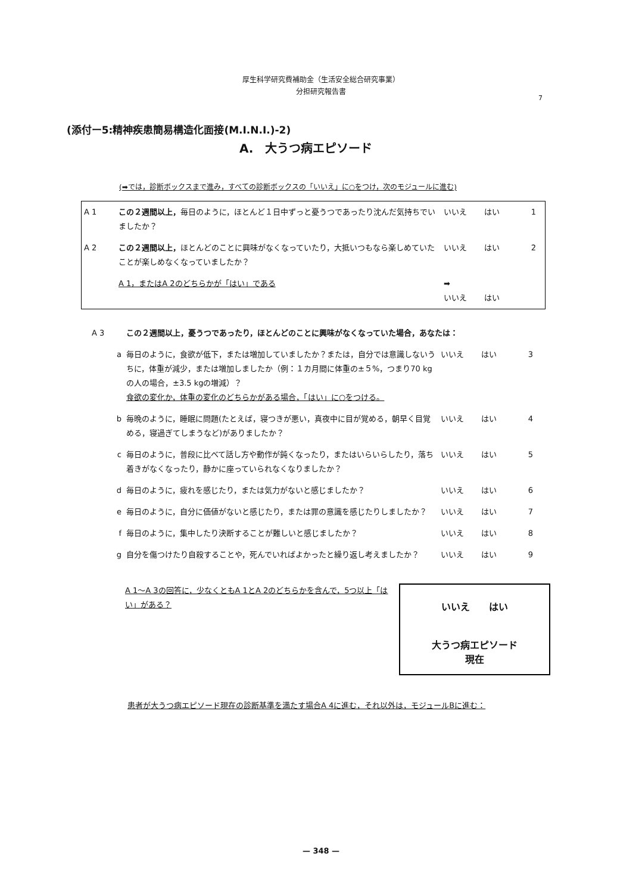厚生科学研究費補助金（生活安全総合研究事業）
分担研究報告書
7
(添付ー5:精神疾患簡易構造化面接(M.I.N.I.)-2)
A.　大うつ病エピソード
(➡では，診断ボックスまで進み，すべての診断ボックスの「いいえ」に○をつけ，次のモジュールに進む)
| A 1 | この２週間以上， 毎日のように，ほとんど１日中ずっと憂うつであったり沈んだ気持ちでいましたか？ | いいえ | はい | 1 |
| A 2 | この２週間以上， ほとんどのことに興味がなくなっていたり，大抵いつもなら楽しめていたことが楽しめなくなっていましたか？ | いいえ | はい | 2 |
| | A 1，またはA 2のどちらかが「はい」である | ➡ いいえ | はい | |
| A 3 | この２週間以上，憂うつであったり，ほとんどのことに興味がなくなっていた場合，あなたは： | | | |
| a | 毎日のように，食欲が低下，または増加していましたか？または，自分では意識しないうちに，体重が減少，または増加しましたか（例：１カ月間に体重の±５%，つまり70 kgの人の場合，±3.5 kgの増減）？ 食欲の変化か，体重の変化のどちらかがある場合，「はい」に○をつける。 | いいえ | はい | 3 |
| b | 毎晩のように，睡眠に問題(たとえば，寝つきが悪い，真夜中に目が覚める，朝早く目覚める，寝過ぎてしまうなど)がありましたか？ | いいえ | はい | 4 |
| c | 毎日のように，普段に比べて話し方や動作が鈍くなったり，またはいらいらしたり，落ち着きがなくなったり，静かに座っていられなくなりましたか？ | いいえ | はい | 5 |
| d | 毎日のように，疲れを感じたり，または気力がないと感じましたか？ | いいえ | はい | 6 |
| e | 毎日のように，自分に価値がないと感じたり，または罪の意識を感じたりしましたか？ | いいえ | はい | 7 |
| f | 毎日のように，集中したり決断することが難しいと感じましたか？ | いいえ | はい | 8 |
| g | 自分を傷つけたり自殺することや，死んでいればよかったと繰り返し考えましたか？ | いいえ | はい | 9 |
A 1〜A 3の回答に，少なくともA 1とA 2のどちらかを含んで，5つ以上「はい」がある？
いいえ　　はい
大うつ病エピソード
現在
患者が大うつ病エピソード現在の診断基準を満たす場合A 4に進む，それ以外は，モジュールBに進む：
— 348 —